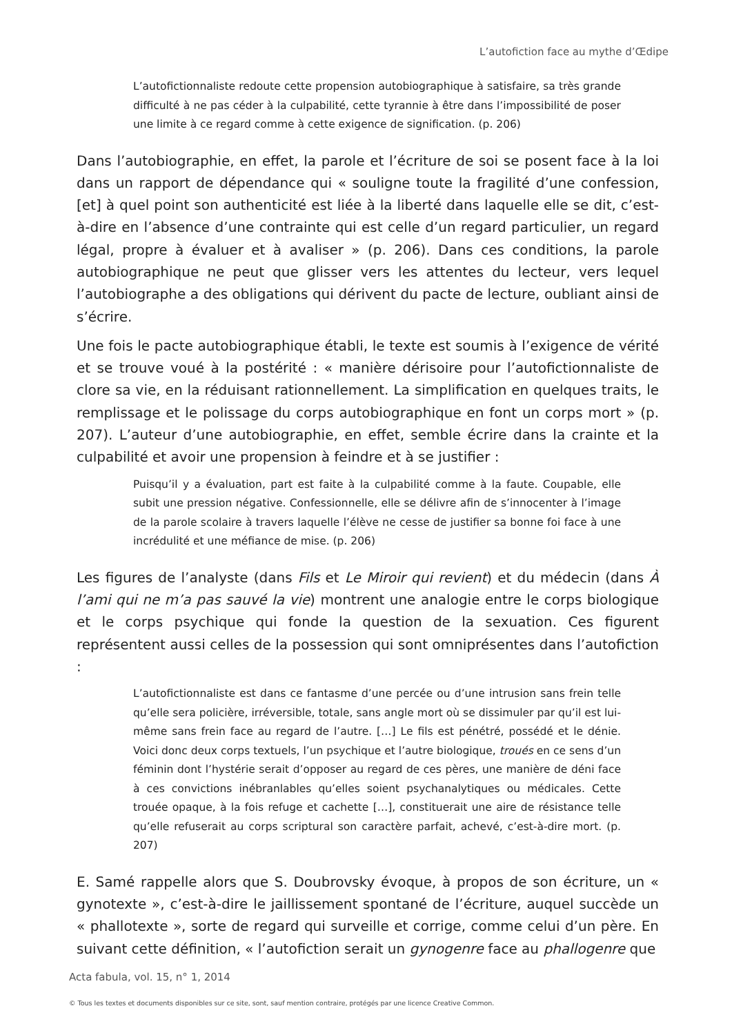L’autofiction face au mythe d’Œdipe
L’autofictionnaliste redoute cette propension autobiographique à satisfaire, sa très grande difficulté à ne pas céder à la culpabilité, cette tyrannie à être dans l’impossibilité de poser une limite à ce regard comme à cette exigence de signification. (p. 206)
Dans l’autobiographie, en effet, la parole et l’écriture de soi se posent face à la loi dans un rapport de dépendance qui « souligne toute la fragilité d’une confession, [et] à quel point son authenticité est liée à la liberté dans laquelle elle se dit, c’est-à-dire en l’absence d’une contrainte qui est celle d’un regard particulier, un regard légal, propre à évaluer et à avaliser » (p. 206). Dans ces conditions, la parole autobiographique ne peut que glisser vers les attentes du lecteur, vers lequel l’autobiographe a des obligations qui dérivent du pacte de lecture, oubliant ainsi de s’écrire.
Une fois le pacte autobiographique établi, le texte est soumis à l’exigence de vérité et se trouve voué à la postérité : « manière dérisoire pour l’autofictionnaliste de clore sa vie, en la réduisant rationnellement. La simplification en quelques traits, le remplissage et le polissage du corps autobiographique en font un corps mort » (p. 207). L’auteur d’une autobiographie, en effet, semble écrire dans la crainte et la culpabilité et avoir une propension à feindre et à se justifier :
Puisqu’il y a évaluation, part est faite à la culpabilité comme à la faute. Coupable, elle subit une pression négative. Confessionnelle, elle se délivre afin de s’innocenter à l’image de la parole scolaire à travers laquelle l’élève ne cesse de justifier sa bonne foi face à une incrédulité et une méfiance de mise. (p. 206)
Les figures de l’analyste (dans Fils et Le Miroir qui revient) et du médecin (dans À l’ami qui ne m’a pas sauvé la vie) montrent une analogie entre le corps biologique et le corps psychique qui fonde la question de la sexuation. Ces figurent représentent aussi celles de la possession qui sont omniprésentes dans l’autofiction :
L’autofictionnaliste est dans ce fantasme d’une percée ou d’une intrusion sans frein telle qu’elle sera policière, irréversible, totale, sans angle mort où se dissimuler par qu’il est lui-même sans frein face au regard de l’autre. […] Le fils est pénétré, possédé et le dénie. Voici donc deux corps textuels, l’un psychique et l’autre biologique, troués en ce sens d’un féminin dont l’hystérie serait d’opposer au regard de ces pères, une manière de déni face à ces convictions inébranlables qu’elles soient psychanalytiques ou médicales. Cette trouée opaque, à la fois refuge et cachette […], constituerait une aire de résistance telle qu’elle refuserait au corps scriptural son caractère parfait, achevé, c’est-à-dire mort. (p. 207)
E. Samé rappelle alors que S. Doubrovsky évoque, à propos de son écriture, un « gynotexte », c’est-à-dire le jaillissement spontané de l’écriture, auquel succède un « phallotexte », sorte de regard qui surveille et corrige, comme celui d’un père. En suivant cette définition, « l’autofiction serait un gynogenre face au phallogenre que
Acta fabula, vol. 15, n° 1, 2014
© Tous les textes et documents disponibles sur ce site, sont, sauf mention contraire, protégés par une licence Creative Common.